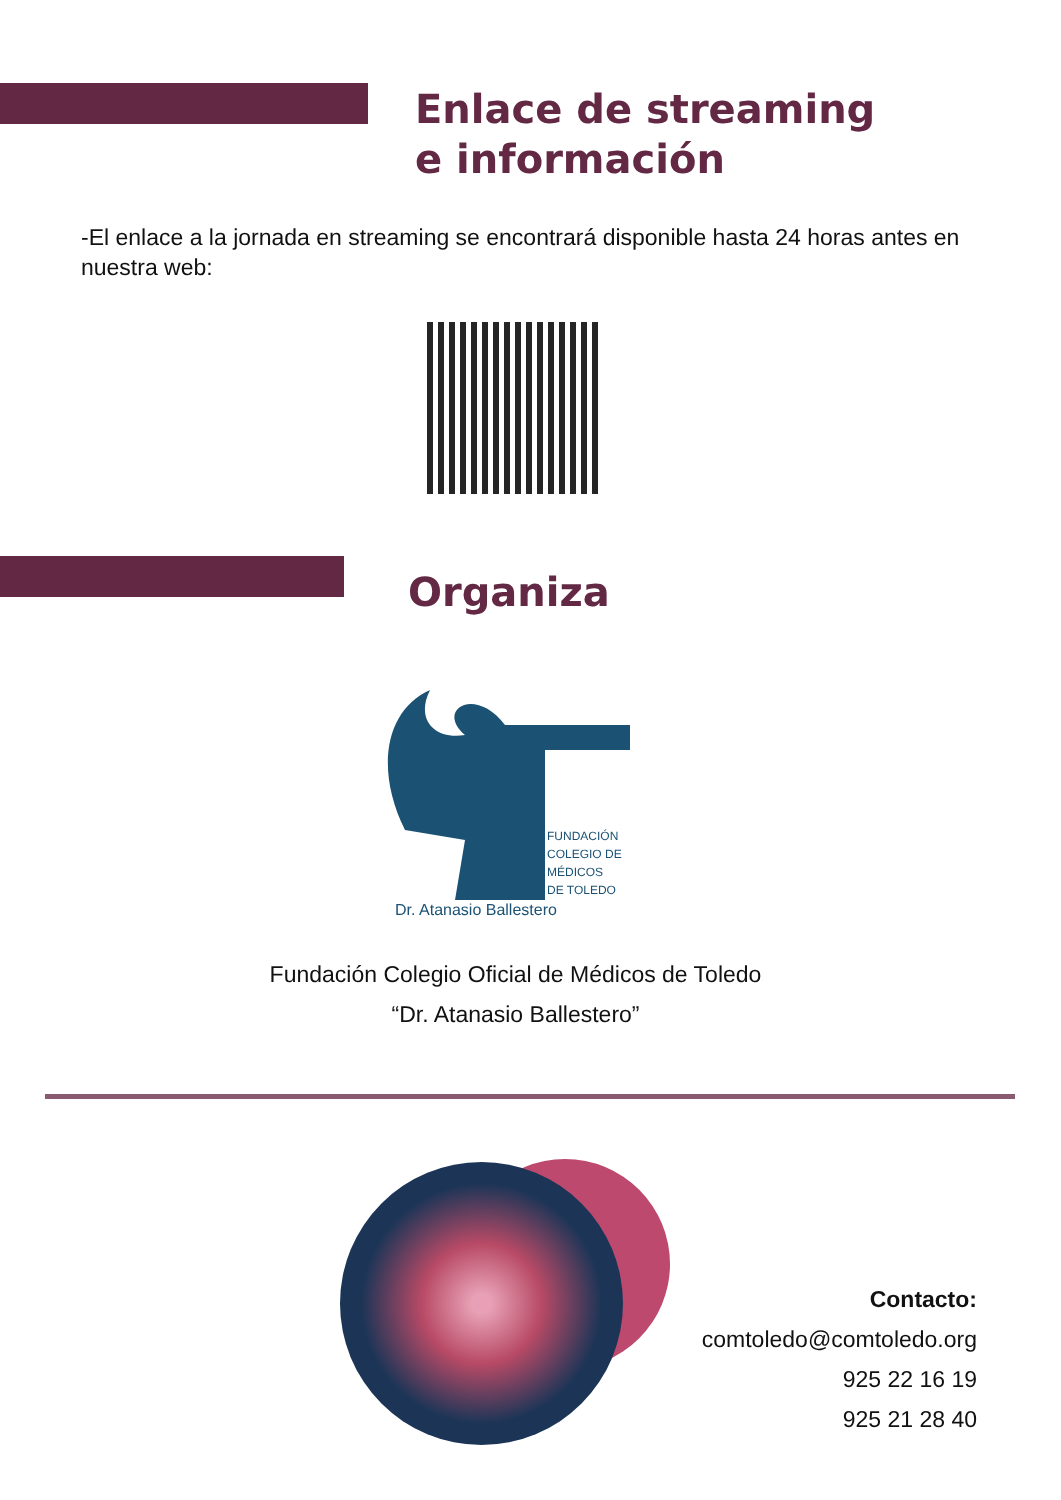Enlace de streaming
e información
-El enlace a la jornada en streaming se encontrará disponible hasta 24 horas antes en nuestra web:
Organiza
FUNDACIÓN
COLEGIO DE
MÉDICOS
DE TOLEDO
Dr. Atanasio Ballestero
Fundación Colegio Oficial de Médicos de Toledo
“Dr. Atanasio Ballestero”
Contacto:
comtoledo@comtoledo.org
925 22 16 19
925 21 28 40